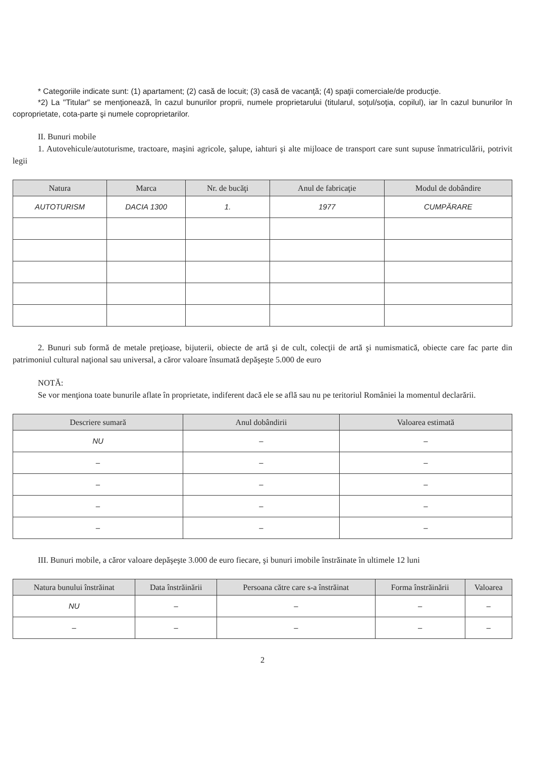* Categoriile indicate sunt: (1) apartament; (2) casă de locuit; (3) casă de vacanţă; (4) spaţii comerciale/de producţie.
*2) La "Titular" se menţionează, în cazul bunurilor proprii, numele proprietarului (titularul, soţul/soţia, copilul), iar în cazul bunurilor în coproprietate, cota-parte şi numele coproprietarilor.
II. Bunuri mobile
1. Autovehicule/autoturisme, tractoare, maşini agricole, şalupe, iahturi şi alte mijloace de transport care sunt supuse înmatriculării, potrivit legii
| Natura | Marca | Nr. de bucăţi | Anul de fabricaţie | Modul de dobândire |
| --- | --- | --- | --- | --- |
| AUTOTURISM | DACIA 1300 | 1. | 1977 | CUMPĂRARE |
2. Bunuri sub formă de metale preţioase, bijuterii, obiecte de artă şi de cult, colecţii de artă şi numismatică, obiecte care fac parte din patrimoniul cultural naţional sau universal, a căror valoare însumată depăşeşte 5.000 de euro
NOTĂ:
Se vor menţiona toate bunurile aflate în proprietate, indiferent dacă ele se află sau nu pe teritoriul României la momentul declarării.
| Descriere sumară | Anul dobândirii | Valoarea estimată |
| --- | --- | --- |
| NU | – | – |
| – | – | – |
| – | – | – |
| – | – | – |
| – | – | – |
III. Bunuri mobile, a căror valoare depăşeşte 3.000 de euro fiecare, şi bunuri imobile înstrăinate în ultimele 12 luni
| Natura bunului înstrăinat | Data înstrăinării | Persoana către care s-a înstrăinat | Forma înstrăinării | Valoarea |
| --- | --- | --- | --- | --- |
| NU | – | – | – | – |
| – | – | – | – | – |
2